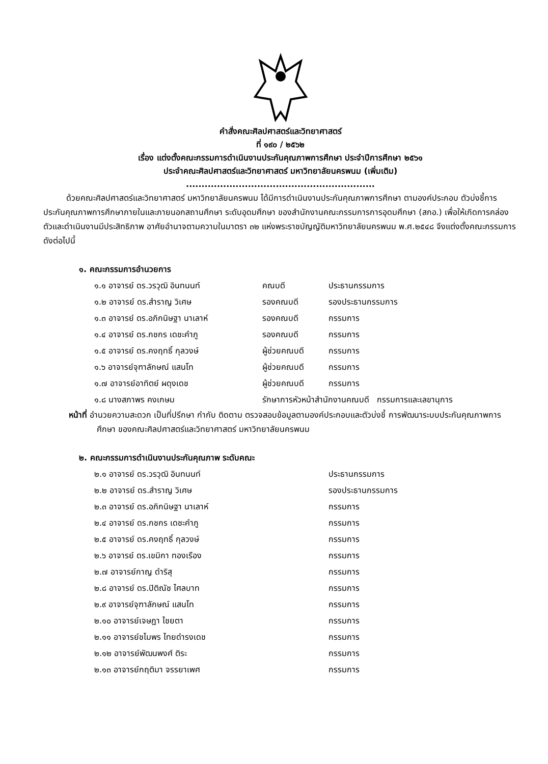คำสั่งคณะศิลปศาสตร์และวิทยาศาสตร์
ที่ ๑๙๐ / ๒๕๖๒
เรื่อง แต่งตั้งคณะกรรมการดำเนินงานประกันคุณภาพการศึกษา ประจำปีการศึกษา ๒๕๖๑
ประจำคณะศิลปศาสตร์และวิทยาศาสตร์ มหาวิทยาลัยนครพนม (เพิ่มเติม)
.............................................................
ด้วยคณะศิลปศาสตร์และวิทยาศาสตร์ มหาวิทยาลัยนครพนม ได้มีการดำเนินงานประกันคุณภาพการศึกษา ตามองค์ประกอบ ตัวบ่งชี้การประกันคุณภาพการศึกษาภายในและภายนอกสถานศึกษา ระดับอุดมศึกษา ของสำนักงานคณะกรรมการการอุดมศึกษา (สกอ.) เพื่อให้เกิดการคล่องตัวและดำเนินงานมีประสิทธิภาพ อาศัยอำนาจตามความในมาตรา ๓๒ แห่งพระราชบัญญัติมหาวิทยาลัยนครพนม พ.ศ.๒๕๔๘ จึงแต่งตั้งคณะกรรมการดังต่อไปนี้
๑. คณะกรรมการอำนวยการ
| ๑.๑ อาจารย์ ดร.วรวุฒิ อินทนนท์ | คณบดี | ประธานกรรมการ |
| ๑.๒ อาจารย์ ดร.สำราญ วิเศษ | รองคณบดี | รองประธานกรรมการ |
| ๑.๓ อาจารย์ ดร.อภิกนิษฐา นาเลาห์ | รองคณบดี | กรรมการ |
| ๑.๔ อาจารย์ ดร.กชกร เดชะคำภู | รองคณบดี | กรรมการ |
| ๑.๕ อาจารย์ ดร.คงฤทธิ์ กุลวงษ์ | ผู้ช่วยคณบดี | กรรมการ |
| ๑.๖ อาจารย์จุฑาลักษณ์ แสนโท | ผู้ช่วยคณบดี | กรรมการ |
| ๑.๗ อาจารย์อาทิตย์ ผดุงเดช | ผู้ช่วยคณบดี | กรรมการ |
| ๑.๘ นางสภาพร คงเกษม | รักษาการหัวหน้าสำนักงานคณบดี กรรมการและเลขานุการ | |
หน้าที่ อำนวยความสะดวก เป็นที่ปรึกษา กำกับ ติดตาม ตรวจสอบข้อมูลตามองค์ประกอบและตัวบ่งชี้ การพัฒนาระบบประกันคุณภาพการศึกษา ของคณะศิลปศาสตร์และวิทยาศาสตร์ มหาวิทยาลัยนครพนม
๒. คณะกรรมการดำเนินงานประกันคุณภาพ ระดับคณะ
| ๒.๑ อาจารย์ ดร.วรวุฒิ อินทนนท์ | ประธานกรรมการ |
| ๒.๒ อาจารย์ ดร.สำราญ วิเศษ | รองประธานกรรมการ |
| ๒.๓ อาจารย์ ดร.อภิกนิษฐา นาเลาห์ | กรรมการ |
| ๒.๔ อาจารย์ ดร.กชกร เดชะคำภู | กรรมการ |
| ๒.๕ อาจารย์ ดร.คงฤทธิ์ กุลวงษ์ | กรรมการ |
| ๒.๖ อาจารย์ ดร.เขมิกา ทองเรือง | กรรมการ |
| ๒.๗ อาจารย์กาญ ดำริสุ | กรรมการ |
| ๒.๘ อาจารย์ ดร.ปิติณัช ไศลบาท | กรรมการ |
| ๒.๙ อาจารย์จุฑาลักษณ์ แสนโท | กรรมการ |
| ๒.๑๐ อาจารย์เจษฎา ไชยตา | กรรมการ |
| ๒.๑๑ อาจารย์ชไมพร ไทยดำรงเดช | กรรมการ |
| ๒.๑๒ อาจารย์พัฒนพงศ์ ติระ | กรรมการ |
| ๒.๑๓ อาจารย์กฤติมา จรรยาเพศ | กรรมการ |